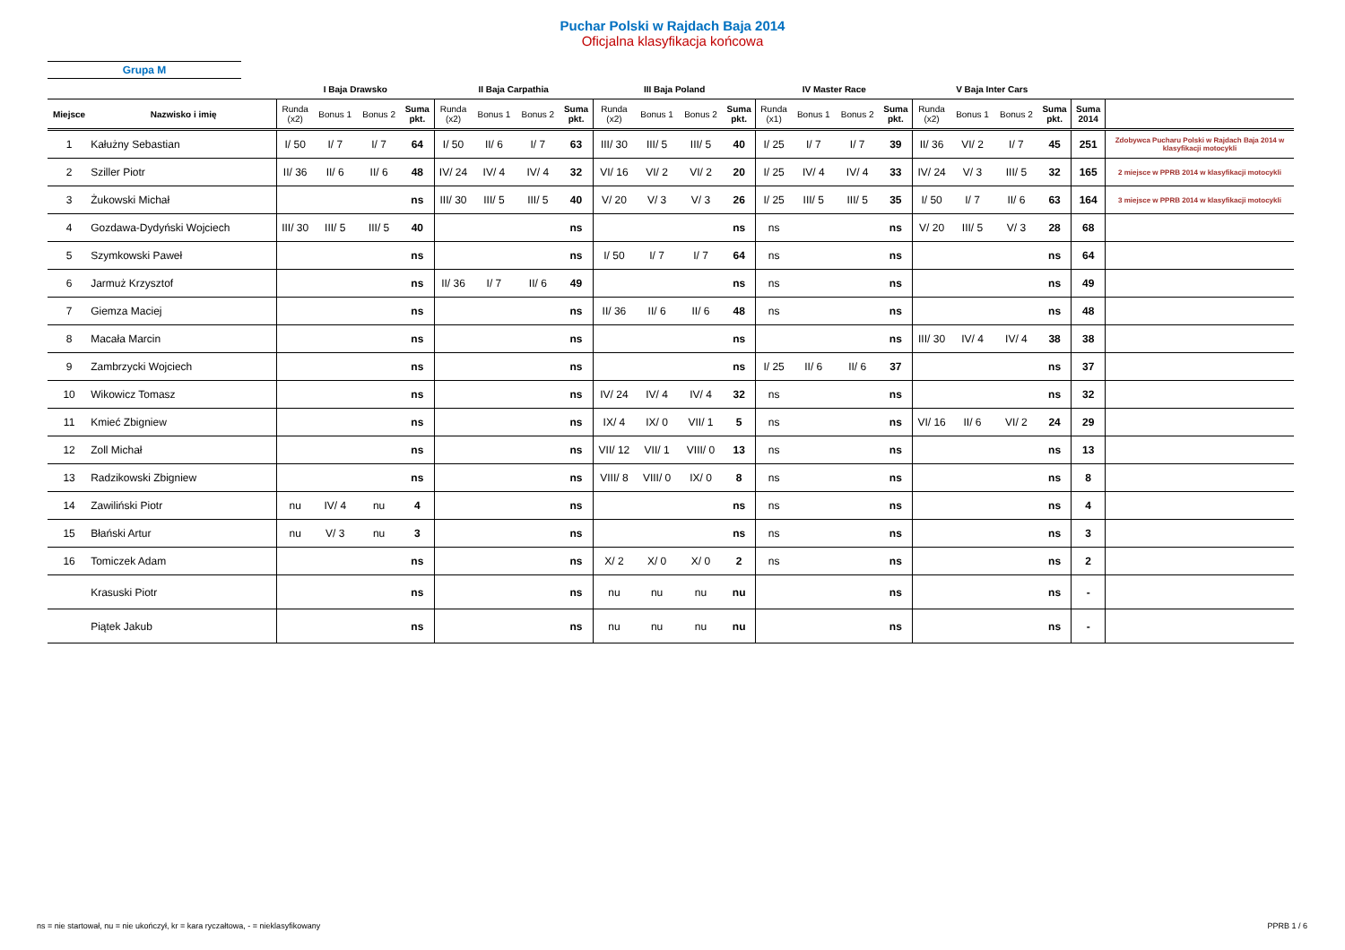Puchar Polski w Rajdach Baja 2014
Oficjalna klasyfikacja końcowa
Grupa M
| | | I Baja Drawsko | | | | II Baja Carpathia | | | | III Baja Poland | | | | IV Master Race | | | | V Baja Inter Cars | | | | | |
| --- | --- | --- | --- | --- | --- | --- | --- | --- | --- | --- | --- | --- | --- | --- | --- | --- | --- | --- | --- | --- | --- | --- | --- |
| Miejsce | Nazwisko i imię | Runda (x2) | Bonus 1 | Bonus 2 | Suma pkt. | Runda (x2) | Bonus 1 | Bonus 2 | Suma pkt. | Runda (x2) | Bonus 1 | Bonus 2 | Suma pkt. | Runda (x1) | Bonus 1 | Bonus 2 | Suma pkt. | Runda (x2) | Bonus 1 | Bonus 2 | Suma pkt. | Suma 2014 | |
| 1 | Kałużny Sebastian | I/ 50 | I/ 7 | I/ 7 | 64 | I/ 50 | II/ 6 | I/ 7 | 63 | III/ 30 | III/ 5 | III/ 5 | 40 | I/ 25 | I/ 7 | I/ 7 | 39 | II/ 36 | VI/ 2 | I/ 7 | 45 | 251 | Zdobywca Pucharu Polski w Rajdach Baja 2014 w klasyfikacji motocykli |
| 2 | Sziller Piotr | II/ 36 | II/ 6 | II/ 6 | 48 | IV/ 24 | IV/ 4 | IV/ 4 | 32 | VI/ 16 | VI/ 2 | VI/ 2 | 20 | I/ 25 | IV/ 4 | IV/ 4 | 33 | IV/ 24 | V/ 3 | III/ 5 | 32 | 165 | 2 miejsce w PPRB 2014 w klasyfikacji motocykli |
| 3 | Żukowski Michał | | | | ns | III/ 30 | III/ 5 | III/ 5 | 40 | V/ 20 | V/ 3 | V/ 3 | 26 | I/ 25 | III/ 5 | III/ 5 | 35 | I/ 50 | I/ 7 | II/ 6 | 63 | 164 | 3 miejsce w PPRB 2014 w klasyfikacji motocykli |
| 4 | Gozdawa-Dydyński Wojciech | III/ 30 | III/ 5 | III/ 5 | 40 | | | | ns | | | | ns | ns | | | ns | V/ 20 | III/ 5 | V/ 3 | 28 | 68 | |
| 5 | Szymkowski Paweł | | | | ns | | | | ns | I/ 50 | I/ 7 | I/ 7 | 64 | ns | | | ns | | | | ns | 64 | |
| 6 | Jarmuż Krzysztof | | | | ns | II/ 36 | I/ 7 | II/ 6 | 49 | | | | ns | ns | | | ns | | | | ns | 49 | |
| 7 | Giemza Maciej | | | | ns | | | | ns | II/ 36 | II/ 6 | II/ 6 | 48 | ns | | | ns | | | | ns | 48 | |
| 8 | Macała Marcin | | | | ns | | | | ns | | | | ns | | | | ns | III/ 30 | IV/ 4 | IV/ 4 | 38 | 38 | |
| 9 | Zambrzycki Wojciech | | | | ns | | | | ns | | | | ns | I/ 25 | II/ 6 | II/ 6 | 37 | | | | ns | 37 | |
| 10 | Wikowicz Tomasz | | | | ns | | | | ns | IV/ 24 | IV/ 4 | IV/ 4 | 32 | ns | | | ns | | | | ns | 32 | |
| 11 | Kmieć Zbigniew | | | | ns | | | | ns | IX/ 4 | IX/ 0 | VII/ 1 | 5 | ns | | | ns | VI/ 16 | II/ 6 | VI/ 2 | 24 | 29 | |
| 12 | Zoll Michał | | | | ns | | | | ns | VII/ 12 | VII/ 1 | VIII/ 0 | 13 | ns | | | ns | | | | ns | 13 | |
| 13 | Radzikowski Zbigniew | | | | ns | | | | ns | VIII/ 8 | VIII/ 0 | IX/ 0 | 8 | ns | | | ns | | | | ns | 8 | |
| 14 | Zawiliński Piotr | nu | IV/ 4 | nu | 4 | | | | ns | | | | ns | ns | | | ns | | | | ns | 4 | |
| 15 | Błański Artur | nu | V/ 3 | nu | 3 | | | | ns | | | | ns | ns | | | ns | | | | ns | 3 | |
| 16 | Tomiczek Adam | | | | ns | | | | ns | X/ 2 | X/ 0 | X/ 0 | 2 | ns | | | ns | | | | ns | 2 | |
| | Krasuski Piotr | | | | ns | | | | ns | nu | nu | nu | nu | | | | ns | | | | ns | - | |
| | Piątek Jakub | | | | ns | | | | ns | nu | nu | nu | nu | | | | ns | | | | ns | - | |
ns = nie startował, nu = nie ukończył, kr = kara ryczałtowa, - = nieklasyfikowany
PPRB 1 / 6